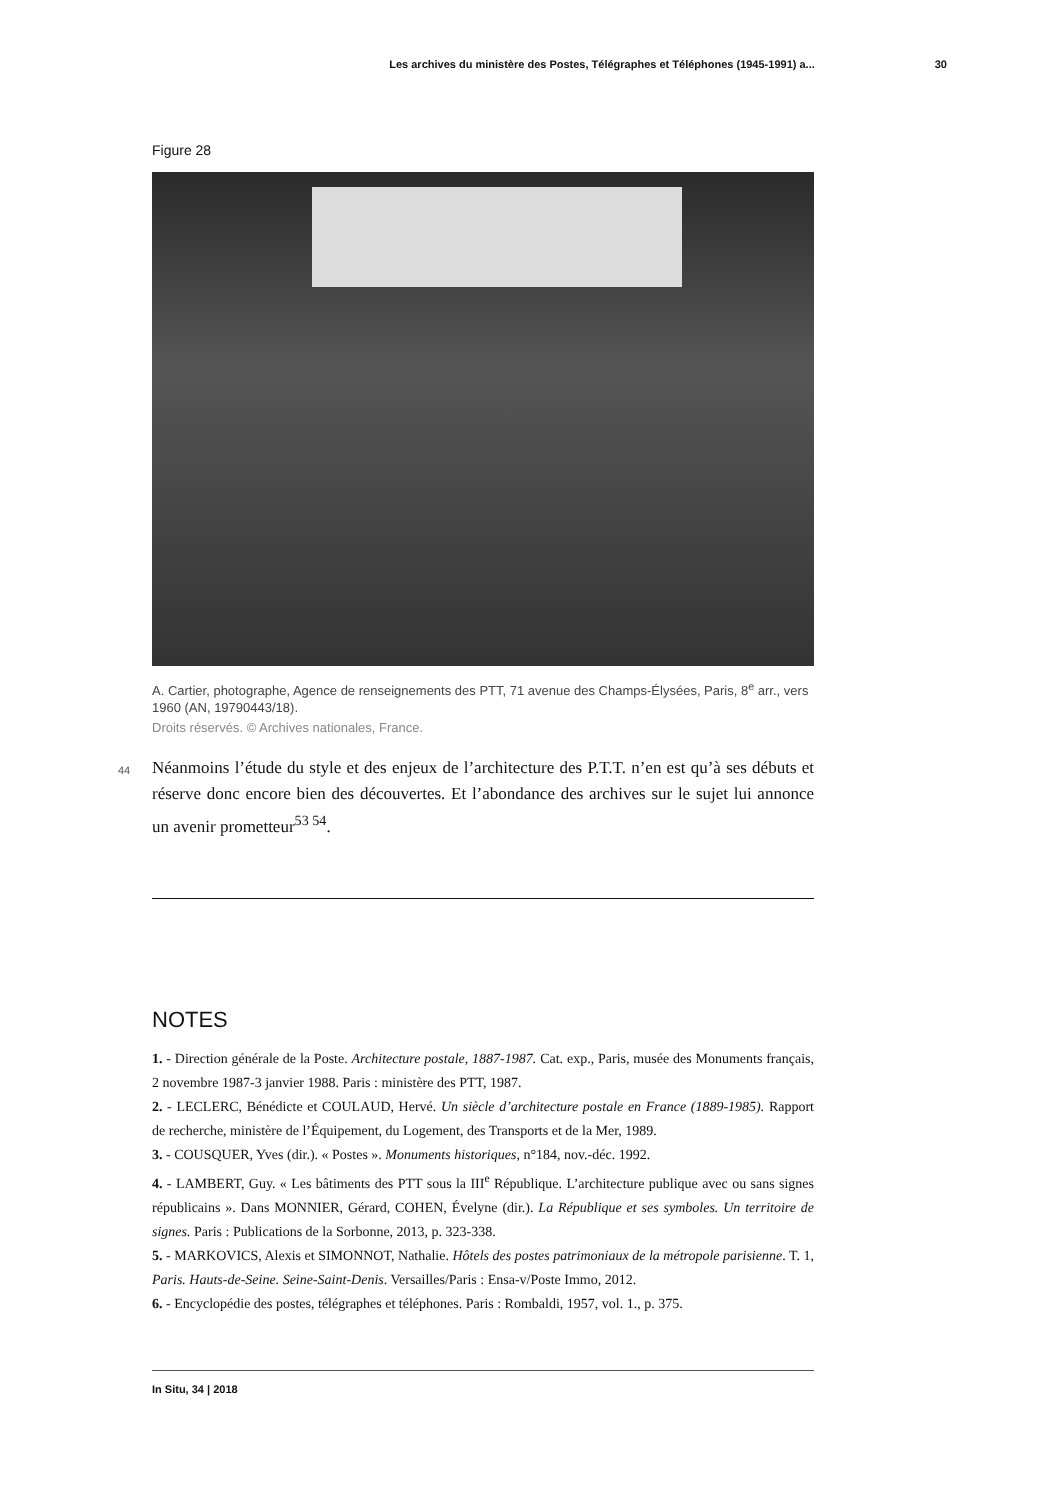Les archives du ministère des Postes, Télégraphes et Téléphones (1945-1991) a... 30
Figure 28
A. Cartier, photographe, Agence de renseignements des PTT, 71 avenue des Champs-Élysées, Paris, 8<sup>e</sup> arr., vers 1960 (AN, 19790443/18).
Droits réservés. © Archives nationales, France.
44 Néanmoins l’étude du style et des enjeux de l’architecture des P.T.T. n’en est qu’à ses débuts et réserve donc encore bien des découvertes. Et l’abondance des archives sur le sujet lui annonce un avenir prometteur<sup>53 54</sup>.
NOTES
1. - Direction générale de la Poste. Architecture postale, 1887-1987. Cat. exp., Paris, musée des Monuments français, 2 novembre 1987-3 janvier 1988. Paris : ministère des PTT, 1987.
2. - LECLERC, Bénédicte et COULAUD, Hervé. Un siècle d’architecture postale en France (1889-1985). Rapport de recherche, ministère de l’Équipement, du Logement, des Transports et de la Mer, 1989.
3. - COUSQUER, Yves (dir.). « Postes ». Monuments historiques, n°184, nov.-déc. 1992.
4. - LAMBERT, Guy. « Les bâtiments des PTT sous la III<sup>e</sup> République. L’architecture publique avec ou sans signes républicains ». Dans MONNIER, Gérard, COHEN, Évelyne (dir.). La République et ses symboles. Un territoire de signes. Paris : Publications de la Sorbonne, 2013, p. 323-338.
5. - MARKOVICS, Alexis et SIMONNOT, Nathalie. Hôtels des postes patrimoniaux de la métropole parisienne. T. 1, Paris. Hauts-de-Seine. Seine-Saint-Denis. Versailles/Paris : Ensa-v/Poste Immo, 2012.
6. - Encyclopédie des postes, télégraphes et téléphones. Paris : Rombaldi, 1957, vol. 1., p. 375.
In Situ, 34 | 2018